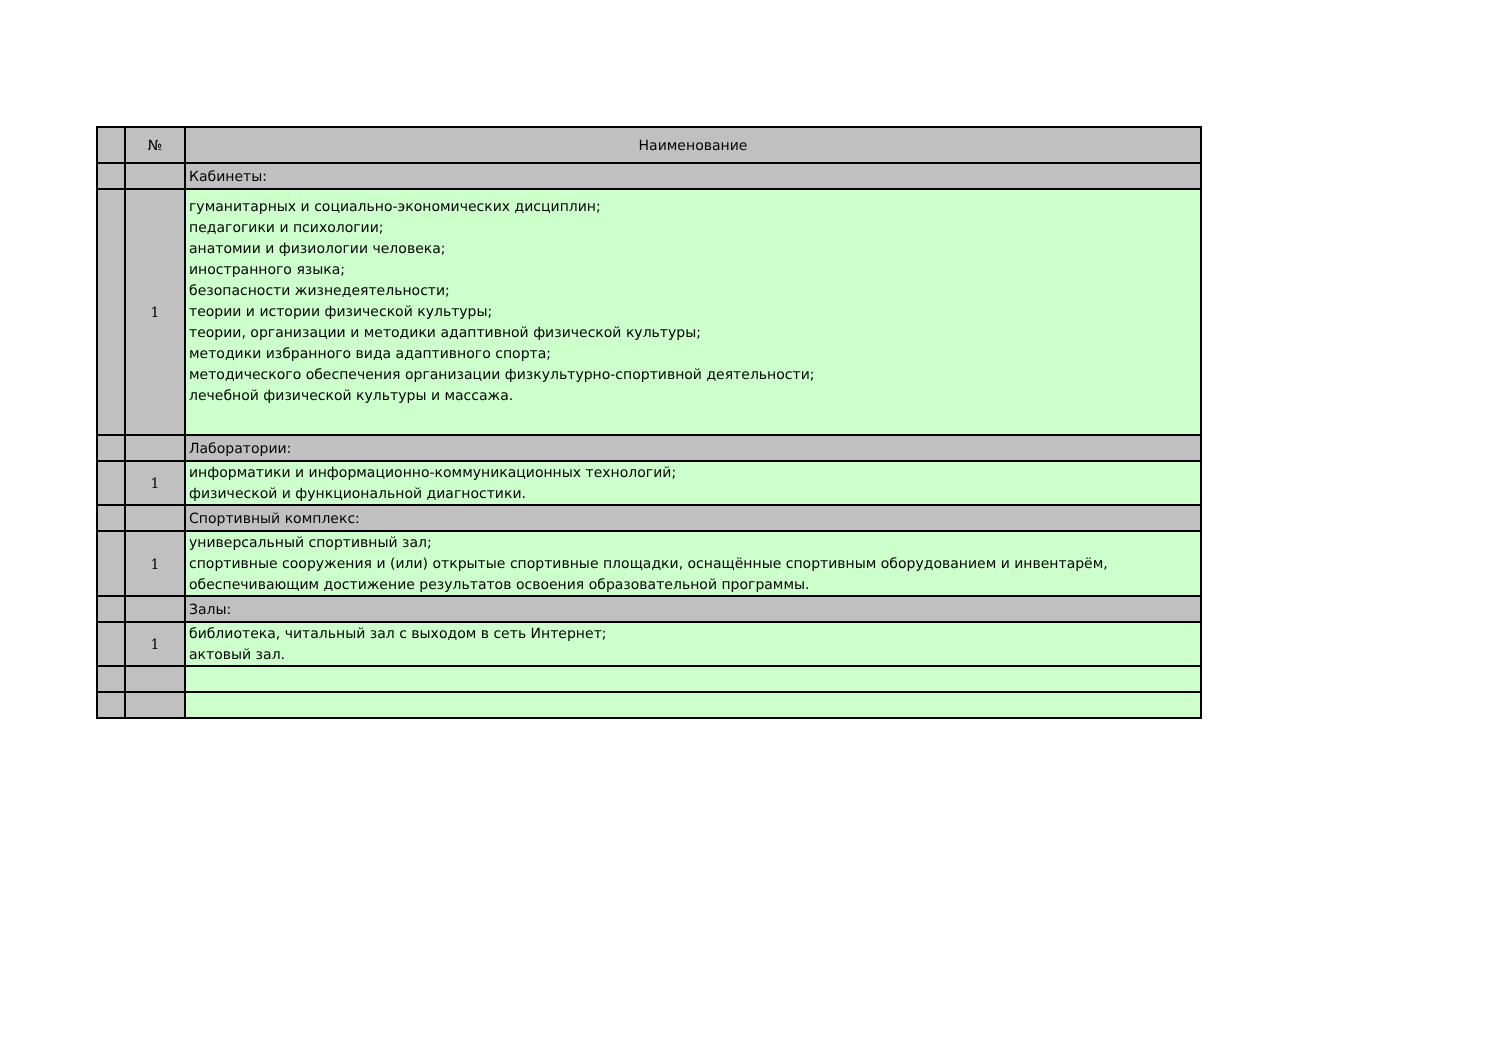| | № | Наименование |
| --- | --- | --- |
| | | Кабинеты: |
| | 1 | гуманитарных и социально-экономических дисциплин; педагогики и психологии; анатомии и физиологии человека; иностранного языка; безопасности жизнедеятельности; теории и истории физической культуры; теории, организации и методики адаптивной физической культуры; методики избранного вида адаптивного спорта; методического обеспечения организации физкультурно-спортивной деятельности; лечебной физической культуры и массажа. |
| | | Лаборатории: |
| | 1 | информатики и информационно-коммуникационных технологий; физической и функциональной диагностики. |
| | | Спортивный комплекс: |
| | 1 | универсальный спортивный зал; спортивные сооружения и (или) открытые спортивные площадки, оснащённые спортивным оборудованием и инвентарём, обеспечивающим достижение результатов освоения образовательной программы. |
| | | Залы: |
| | 1 | библиотека, читальный зал с выходом в сеть Интернет; актовый зал. |